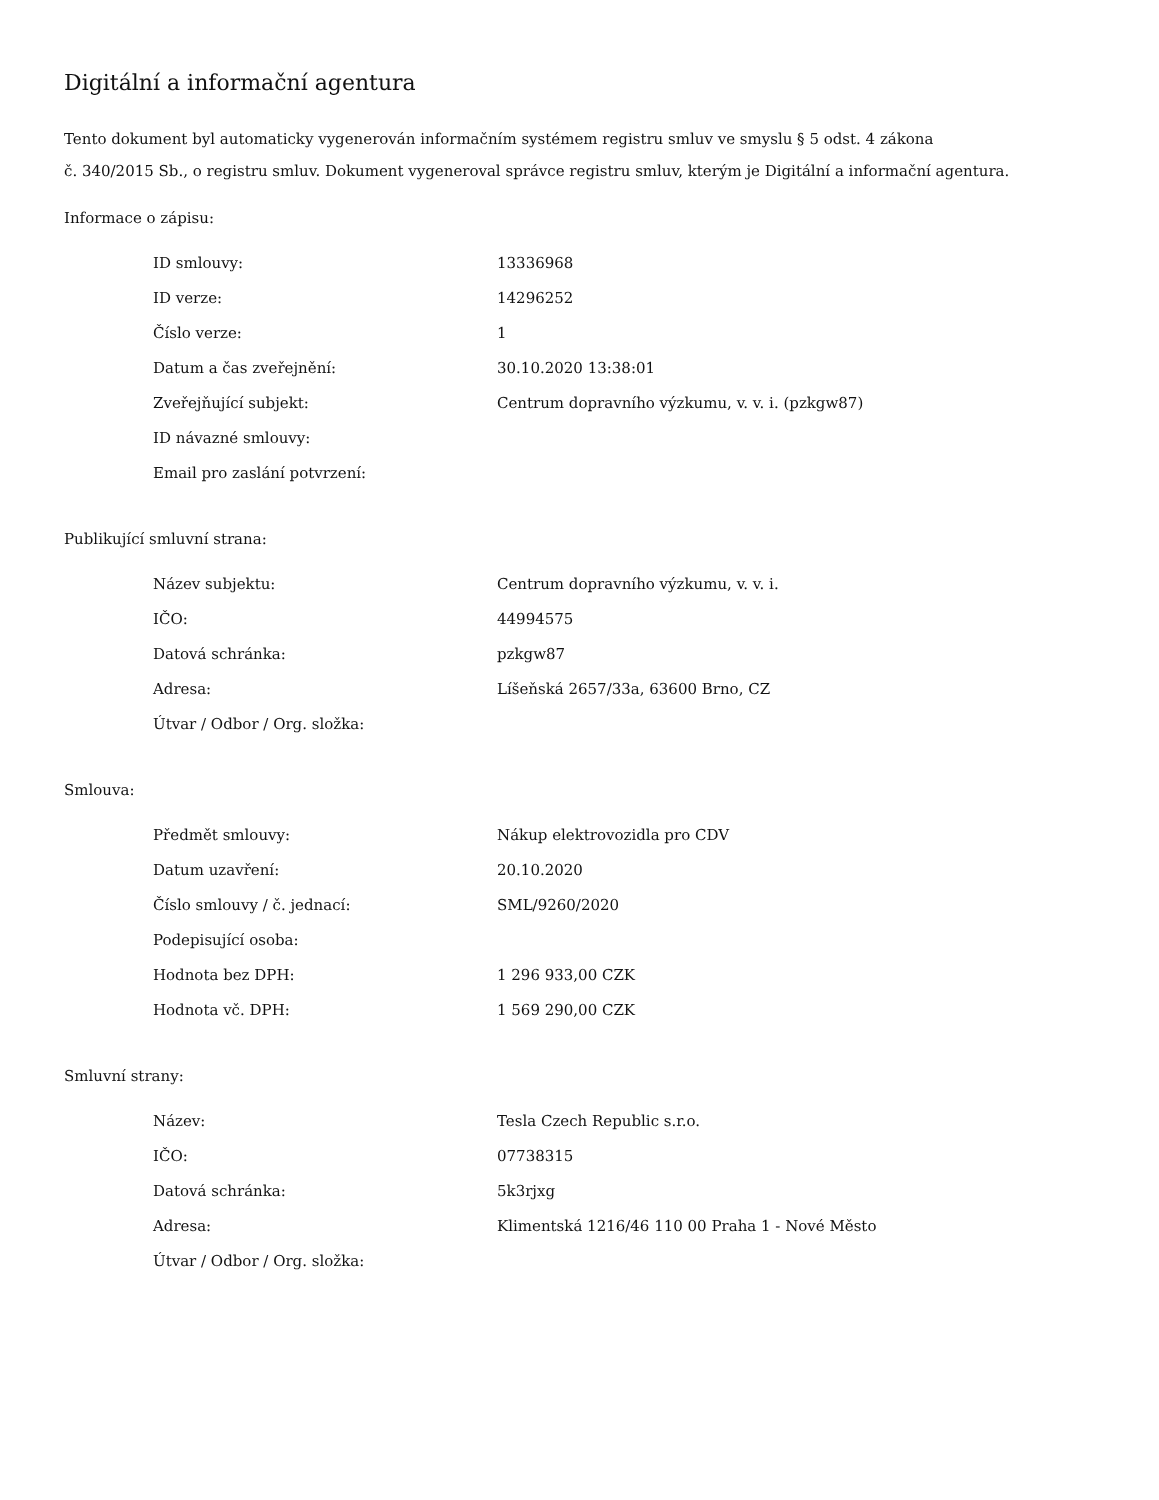Digitální a informační agentura
Tento dokument byl automaticky vygenerován informačním systémem registru smluv ve smyslu § 5 odst. 4 zákona
č. 340/2015 Sb., o registru smluv. Dokument vygeneroval správce registru smluv, kterým je Digitální a informační agentura.
Informace o zápisu:
| ID smlouvy: | 13336968 |
| ID verze: | 14296252 |
| Číslo verze: | 1 |
| Datum a čas zveřejnění: | 30.10.2020 13:38:01 |
| Zveřejňující subjekt: | Centrum dopravního výzkumu, v. v. i. (pzkgw87) |
| ID návazné smlouvy: | |
| Email pro zaslání potvrzení: | |
Publikující smluvní strana:
| Název subjektu: | Centrum dopravního výzkumu, v. v. i. |
| IČO: | 44994575 |
| Datová schránka: | pzkgw87 |
| Adresa: | Líšeňská 2657/33a, 63600 Brno, CZ |
| Útvar / Odbor / Org. složka: | |
Smlouva:
| Předmět smlouvy: | Nákup elektrovozidla pro CDV |
| Datum uzavření: | 20.10.2020 |
| Číslo smlouvy / č. jednací: | SML/9260/2020 |
| Podepisující osoba: | |
| Hodnota bez DPH: | 1 296 933,00 CZK |
| Hodnota vč. DPH: | 1 569 290,00 CZK |
Smluvní strany:
| Název: | Tesla Czech Republic s.r.o. |
| IČO: | 07738315 |
| Datová schránka: | 5k3rjxg |
| Adresa: | Klimentská 1216/46 110 00 Praha 1 - Nové Město |
| Útvar / Odbor / Org. složka: | |